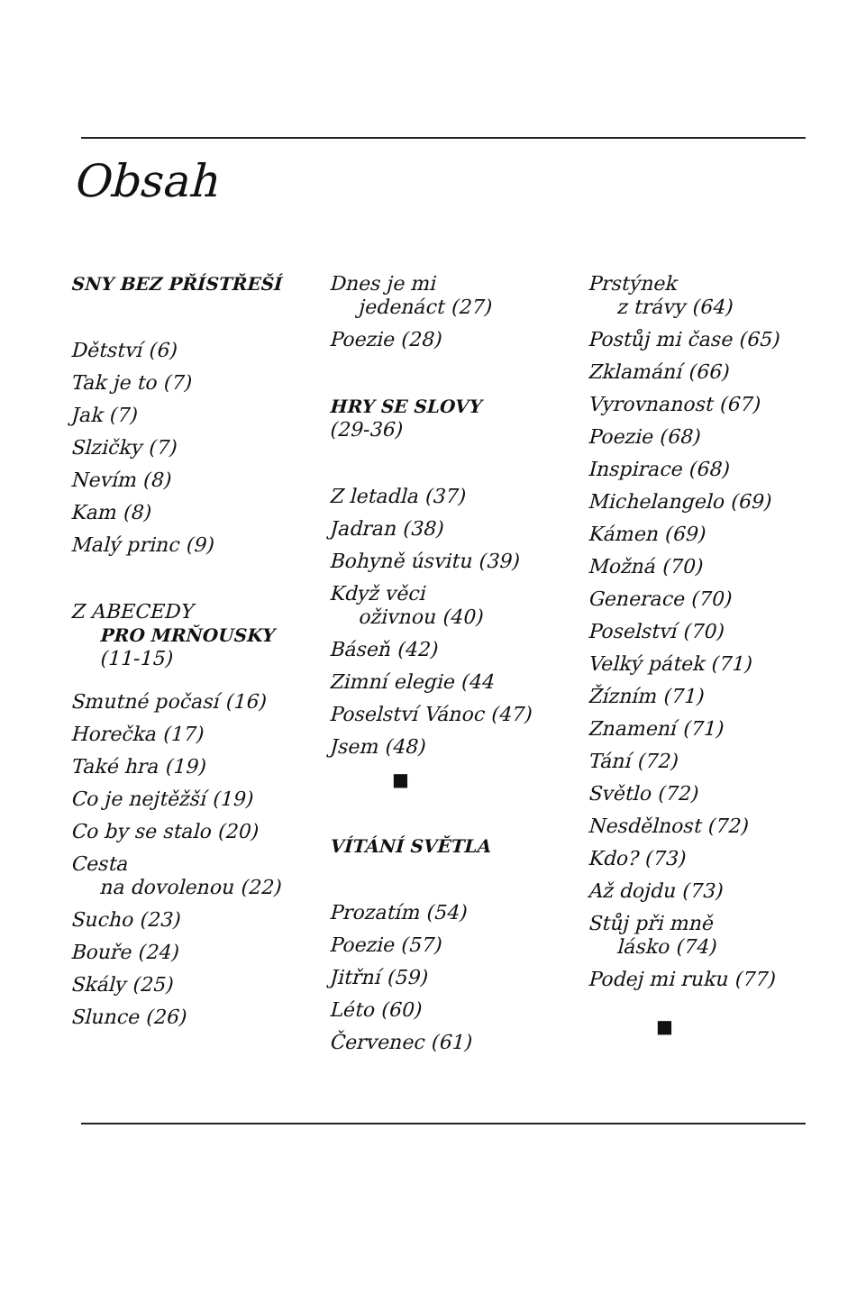Obsah
SNY BEZ PŘÍSTŘEŠÍ
Dětství (6)
Tak je to (7)
Jak (7)
Slzičky (7)
Nevím (8)
Kam (8)
Malý princ (9)
Z ABECEDY
PRO MRŇOUSKY
(11-15)
Smutné počasí (16)
Horečka (17)
Také hra (19)
Co je nejtěžší (19)
Co by se stalo (20)
Cesta
na dovolenou (22)
Sucho (23)
Bouře (24)
Skály (25)
Slunce (26)
Dnes je mi
jedenáct (27)
Poezie (28)
HRY SE SLOVY
(29-36)
Z letadla (37)
Jadran (38)
Bohyně úsvitu (39)
Když věci
oživnou (40)
Báseň (42)
Zimní elegie (44
Poselství Vánoc (47)
Jsem (48)
■
VÍTÁNÍ SVĚTLA
Prozatím (54)
Poezie (57)
Jitřní (59)
Léto (60)
Červenec (61)
Prstýnek
z trávy (64)
Postůj mi čase (65)
Zklamání (66)
Vyrovnanost (67)
Poezie (68)
Inspirace (68)
Michelangelo (69)
Kámen (69)
Možná (70)
Generace (70)
Poselství (70)
Velký pátek (71)
Žízním (71)
Znamení (71)
Tání (72)
Světlo (72)
Nesdělnost (72)
Kdo? (73)
Až dojdu (73)
Stůj při mně
lásko (74)
Podej mi ruku (77)
■